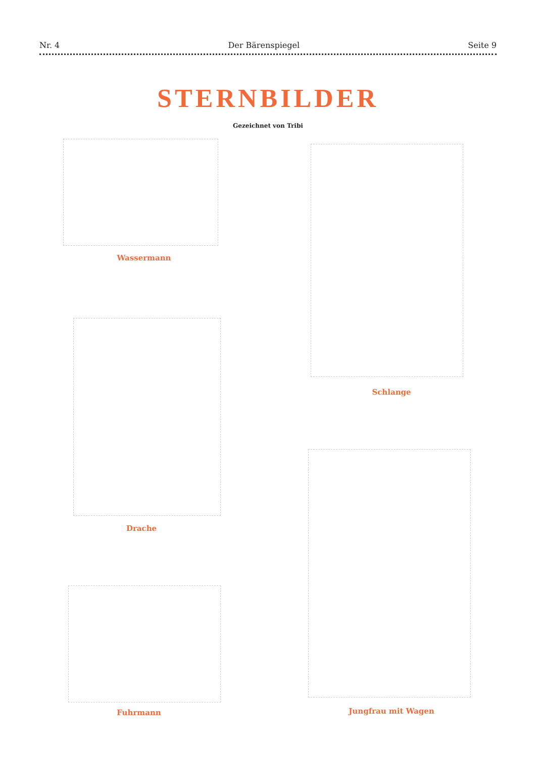Nr. 4 Der Bärenspiegel Seite 9
STERNBILDER
Gezeichnet von Tribi
Wassermann
Schlange
Drache
Jungfrau mit Wagen
Fuhrmann